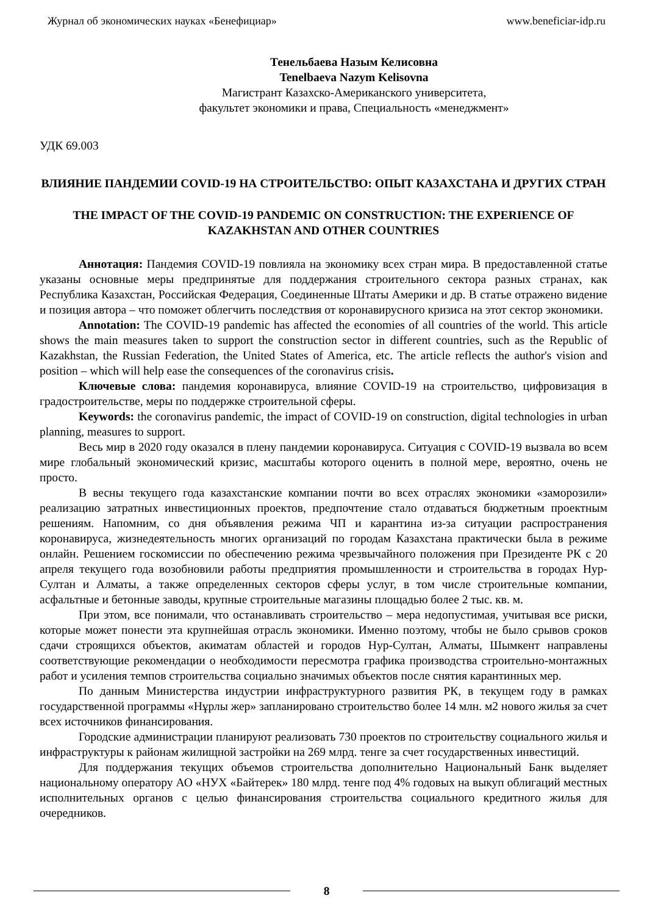Журнал об экономических науках «Бенефициар» www.beneficiar-idp.ru
Тенельбаева Назым Келисовна
Tenelbaeva Nazym Kelisovna
Магистрант Казахско-Американского университета,
факультет экономики и права, Специальность «менеджмент»
УДК 69.003
ВЛИЯНИЕ ПАНДЕМИИ COVID-19 НА СТРОИТЕЛЬСТВО: ОПЫТ КАЗАХСТАНА И ДРУГИХ СТРАН
THE IMPACT OF THE COVID-19 PANDEMIC ON CONSTRUCTION: THE EXPERIENCE OF KAZAKHSTAN AND OTHER COUNTRIES
Аннотация: Пандемия COVID-19 повлияла на экономику всех стран мира. В предоставленной статье указаны основные меры предпринятые для поддержания строительного сектора разных странах, как Республика Казахстан, Российская Федерация, Соединенные Штаты Америки и др. В статье отражено видение и позиция автора – что поможет облегчить последствия от коронавирусного кризиса на этот сектор экономики.
Annotation: The COVID-19 pandemic has affected the economies of all countries of the world. This article shows the main measures taken to support the construction sector in different countries, such as the Republic of Kazakhstan, the Russian Federation, the United States of America, etc. The article reflects the author's vision and position – which will help ease the consequences of the coronavirus crisis.
Ключевые слова: пандемия коронавируса, влияние COVID-19 на строительство, цифровизация в градостроительстве, меры по поддержке строительной сферы.
Keywords: the coronavirus pandemic, the impact of COVID-19 on construction, digital technologies in urban planning, measures to support.
Весь мир в 2020 году оказался в плену пандемии коронавируса. Ситуация с COVID-19 вызвала во всем мире глобальный экономический кризис, масштабы которого оценить в полной мере, вероятно, очень не просто.
В весны текущего года казахстанские компании почти во всех отраслях экономики «заморозили» реализацию затратных инвестиционных проектов, предпочтение стало отдаваться бюджетным проектным решениям. Напомним, со дня объявления режима ЧП и карантина из-за ситуации распространения коронавируса, жизнедеятельность многих организаций по городам Казахстана практически была в режиме онлайн. Решением госкомиссии по обеспечению режима чрезвычайного положения при Президенте РК с 20 апреля текущего года возобновили работы предприятия промышленности и строительства в городах Нур-Султан и Алматы, а также определенных секторов сферы услуг, в том числе строительные компании, асфальтные и бетонные заводы, крупные строительные магазины площадью более 2 тыс. кв. м.
При этом, все понимали, что останавливать строительство – мера недопустимая, учитывая все риски, которые может понести эта крупнейшая отрасль экономики. Именно поэтому, чтобы не было срывов сроков сдачи строящихся объектов, акиматам областей и городов Нур-Султан, Алматы, Шымкент направлены соответствующие рекомендации о необходимости пересмотра графика производства строительно-монтажных работ и усиления темпов строительства социально значимых объектов после снятия карантинных мер.
По данным Министерства индустрии инфраструктурного развития РК, в текущем году в рамках государственной программы «Нұрлы жер» запланировано строительство более 14 млн. м2 нового жилья за счет всех источников финансирования.
Городские администрации планируют реализовать 730 проектов по строительству социального жилья и инфраструктуры к районам жилищной застройки на 269 млрд. тенге за счет государственных инвестиций.
Для поддержания текущих объемов строительства дополнительно Национальный Банк выделяет национальному оператору АО «НУХ «Байтерек» 180 млрд. тенге под 4% годовых на выкуп облигаций местных исполнительных органов с целью финансирования строительства социального кредитного жилья для очередников.
8